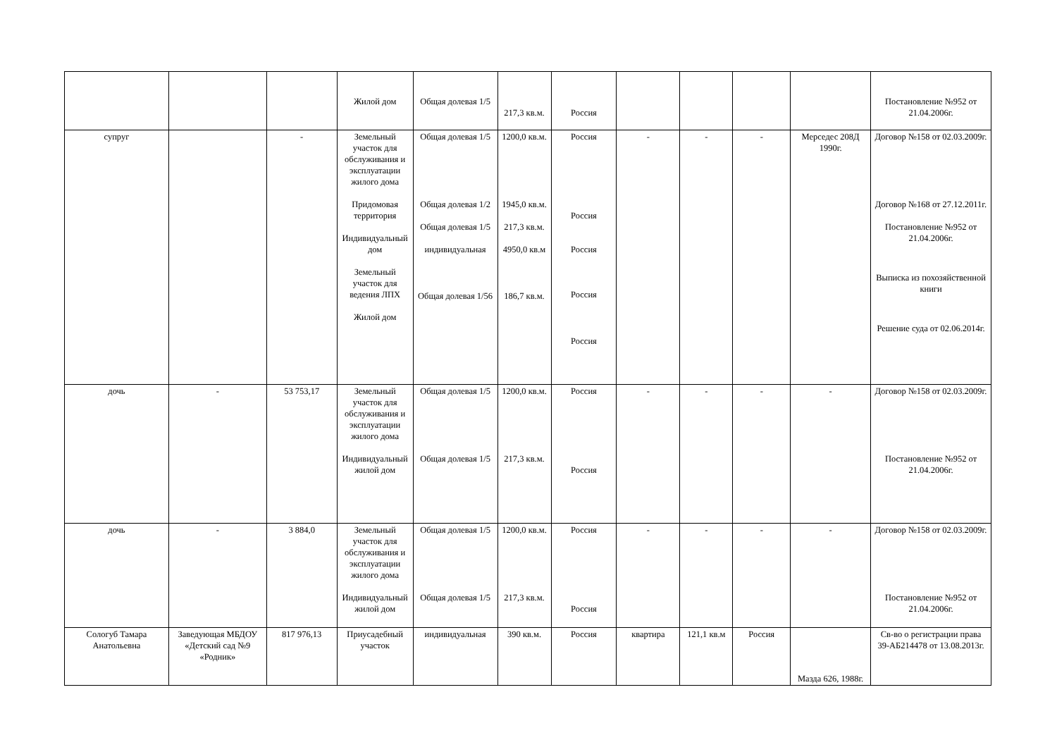| | | | Жилой дом | Общая долевая 1/5 | 217,3 кв.м. | Россия | | | | | Постановление №952 от 21.04.2006г. |
| супруг | | - | Земельный участок для обслуживания и эксплуатации жилого дома Придомовая территория Индивидуальный дом Земельный участок для ведения ЛПХ Жилой дом | Общая долевая 1/5 Общая долевая 1/2 Общая долевая 1/5 индивидуальная Общая долевая 1/56 | 1200,0 кв.м. 1945,0 кв.м. 217,3 кв.м. 4950,0 кв.м 186,7 кв.м. | Россия Россия Россия Россия Россия | - | - | - | Мерседес 208Д 1990г. | Договор №158 от 02.03.2009г. Договор №168 от 27.12.2011г. Постановление №952 от 21.04.2006г. Выписка из похозяйственной книги Решение суда от 02.06.2014г. |
| дочь | - | 53 753,17 | Земельный участок для обслуживания и эксплуатации жилого дома Индивидуальный жилой дом | Общая долевая 1/5 Общая долевая 1/5 | 1200,0 кв.м. 217,3 кв.м. | Россия Россия | - | - | - | - | Договор №158 от 02.03.2009г. Постановление №952 от 21.04.2006г. |
| дочь | - | 3 884,0 | Земельный участок для обслуживания и эксплуатации жилого дома Индивидуальный жилой дом | Общая долевая 1/5 Общая долевая 1/5 | 1200,0 кв.м. 217,3 кв.м. | Россия Россия | - | - | - | - | Договор №158 от 02.03.2009г. Постановление №952 от 21.04.2006г. |
| Сологуб Тамара Анатольевна | Заведующая МБДОУ «Детский сад №9 «Родник» | 817 976,13 | Приусадебный участок | индивидуальная | 390 кв.м. | Россия | квартира | 121,1 кв.м | Россия | Мазда 626, 1988г. | Св-во о регистрации права 39-АБ214478 от 13.08.2013г. |